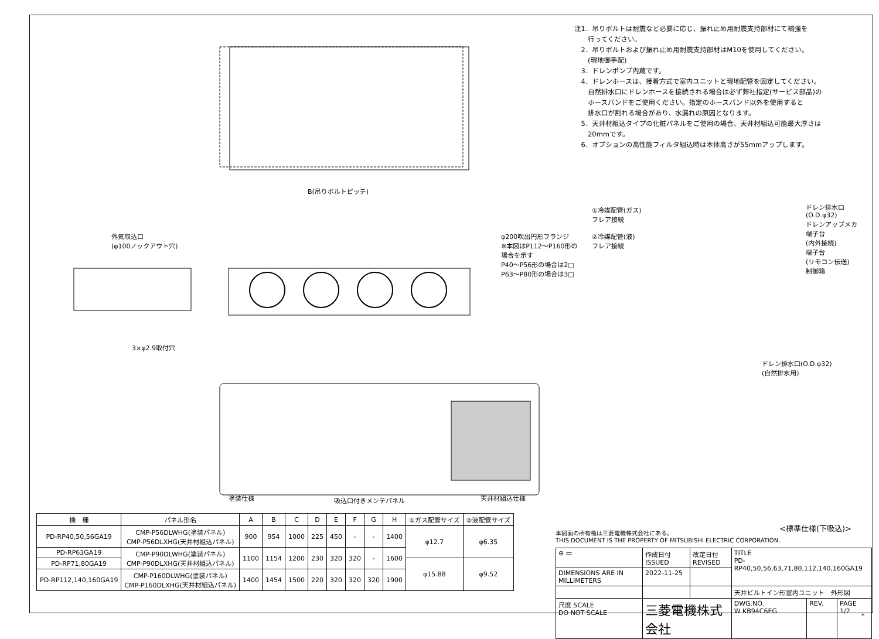外気取込口
(φ100ノックアウト穴)
φ200吹出円形フランジ
※本図はP112～P160形の
場合を示す
P40～P56形の場合は2□
P63～P80形の場合は3□
3×φ2.9取付穴
塗装仕様 吸込口付きメンテパネル 天井材組込仕様
B(吊りボルトピッチ)
①冷媒配管(ガス)
フレア接続
②冷媒配管(液)
フレア接続
ドレン排水口
(O.D.φ32)
ドレンアップメカ
端子台
(内外接続)
端子台
(リモコン伝送)
制御箱
ドレン排水口(O.D.φ32)
(自然排水用)
注1．吊りボルトは耐震など必要に応じ、振れ止め用耐震支持部材にて補強を
　　行ってください。
　2．吊りボルトおよび振れ止め用耐震支持部材はM10を使用してください。
　　(現地御手配)
　3．ドレンポンプ内蔵です。
　4．ドレンホースは、接着方式で室内ユニットと現地配管を固定してください。
　　自然排水口にドレンホースを接続される場合は必ず弊社指定(サービス部品)の
　　ホースバンドをご使用ください。指定のホースバンド以外を使用すると
　　排水口が割れる場合があり、水漏れの原因となります。
　5．天井材組込タイプの化粧パネルをご使用の場合、天井材組込可能最大厚さは
　　20mmです。
　6．オプションの高性能フィルタ組込時は本体高さが55mmアップします。
| 機 種 | パネル形名 | A | B | C | D | E | F | G | H | ①ガス配管サイズ | ②液配管サイズ |
| --- | --- | --- | --- | --- | --- | --- | --- | --- | --- | --- | --- |
| PD-RP40,50,56GA19 | CMP-P56DLWHG(塗装パネル) CMP-P56DLXHG(天井材組込パネル) | 900 | 954 | 1000 | 225 | 450 | - | - | 1400 | φ12.7 | φ6.35 |
| PD-RP63GA19 | CMP-P90DLWHG(塗装パネル) CMP-P90DLXHG(天井材組込パネル) | 1100 | 1154 | 1200 | 230 | 320 | 320 | - | 1600 | | |
| PD-RP71,80GA19 | | | | | | | | | | φ15.88 | φ9.52 |
| PD-RP112,140,160GA19 | CMP-P160DLWHG(塗装パネル) CMP-P160DLXHG(天井材組込パネル) | 1400 | 1454 | 1500 | 220 | 320 | 320 | 320 | 1900 | | |
<標準仕様(下吸込)>
本図面の所有権は三菱電機株式会社にある。
THIS DOCUMENT IS THE PROPERTY OF MITSUBISHI ELECTRIC CORPORATION.
| ⊕ ▭ | 作成日付 ISSUED | 改定日付 REVISED | TITLE PD-RP40,50,56,63,71,80,112,140,160GA19 | | |
| DIMENSIONS ARE IN MILLIMETERS | 2022-11-25 | | | | |
| | | | 天井ビルトイン形室内ユニット 外形図 | | |
| 尺度 SCALE DO NOT SCALE | 三菱電機株式会社 | | DWG.NO. W KB94C6EG | REV. | PAGE 1/2 |
*